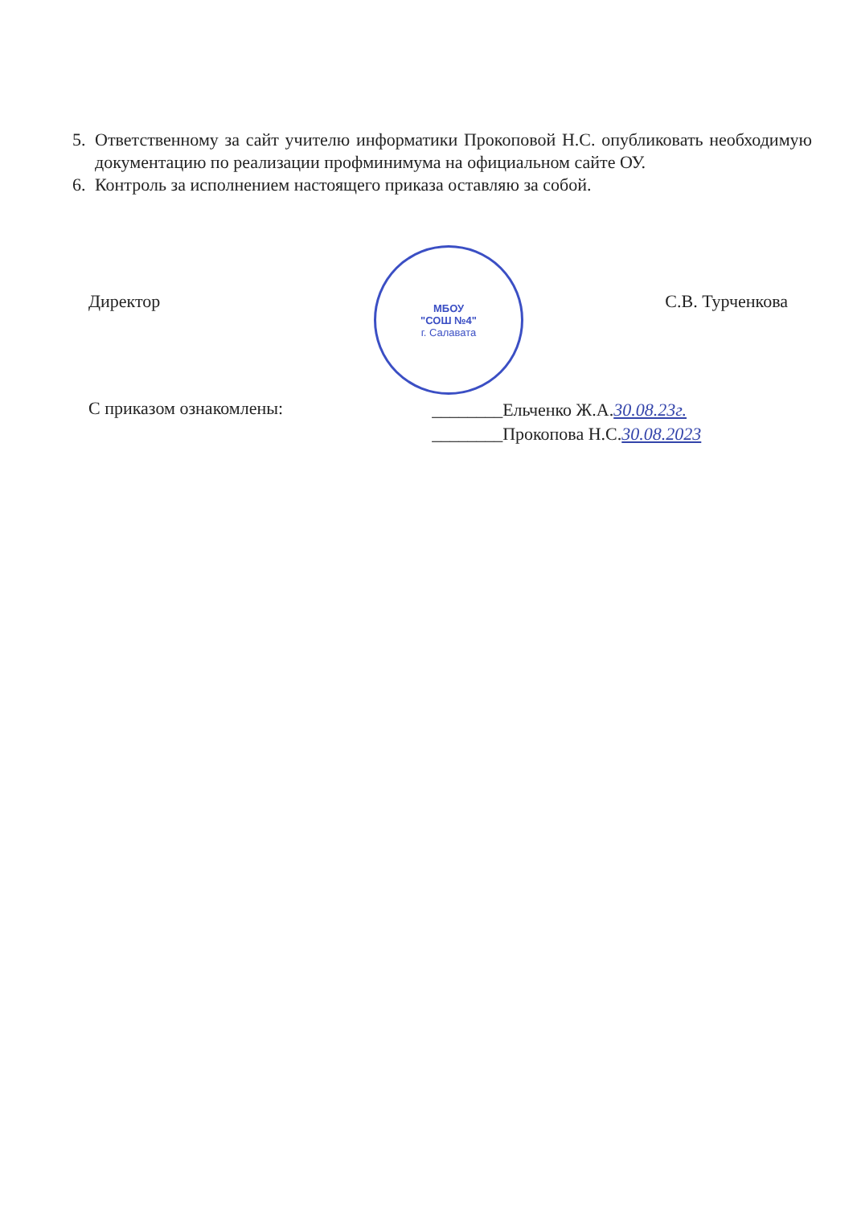5. Ответственному за сайт учителю информатики Прокоповой Н.С. опубликовать необходимую документацию по реализации профминимума на официальном сайте ОУ.
6. Контроль за исполнением настоящего приказа оставляю за собой.
МБОУ
"СОШ №4"
г. Салавата
Директор С.В. Турченкова
С приказом ознакомлены:
________Ельченко Ж.А.30.08.23г.
________Прокопова Н.С.30.08.2023